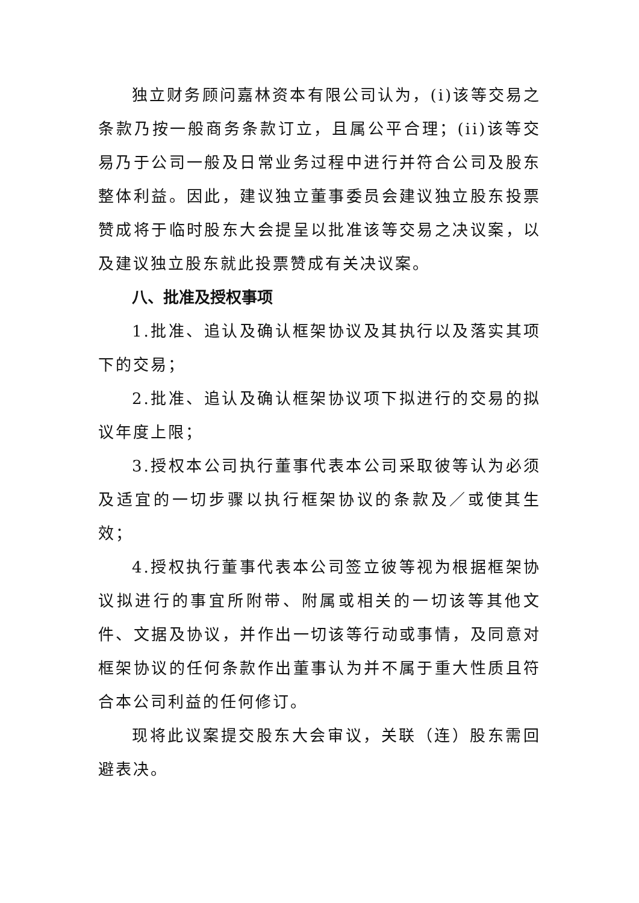独立财务顾问嘉林资本有限公司认为，(i)该等交易之条款乃按一般商务条款订立，且属公平合理；(ii)该等交易乃于公司一般及日常业务过程中进行并符合公司及股东整体利益。因此，建议独立董事委员会建议独立股东投票赞成将于临时股东大会提呈以批准该等交易之决议案，以及建议独立股东就此投票赞成有关决议案。
八、批准及授权事项
1.批准、追认及确认框架协议及其执行以及落实其项下的交易；
2.批准、追认及确认框架协议项下拟进行的交易的拟议年度上限；
3.授权本公司执行董事代表本公司采取彼等认为必须及适宜的一切步骤以执行框架协议的条款及／或使其生效；
4.授权执行董事代表本公司签立彼等视为根据框架协议拟进行的事宜所附带、附属或相关的一切该等其他文件、文据及协议，并作出一切该等行动或事情，及同意对框架协议的任何条款作出董事认为并不属于重大性质且符合本公司利益的任何修订。
现将此议案提交股东大会审议，关联（连）股东需回避表决。